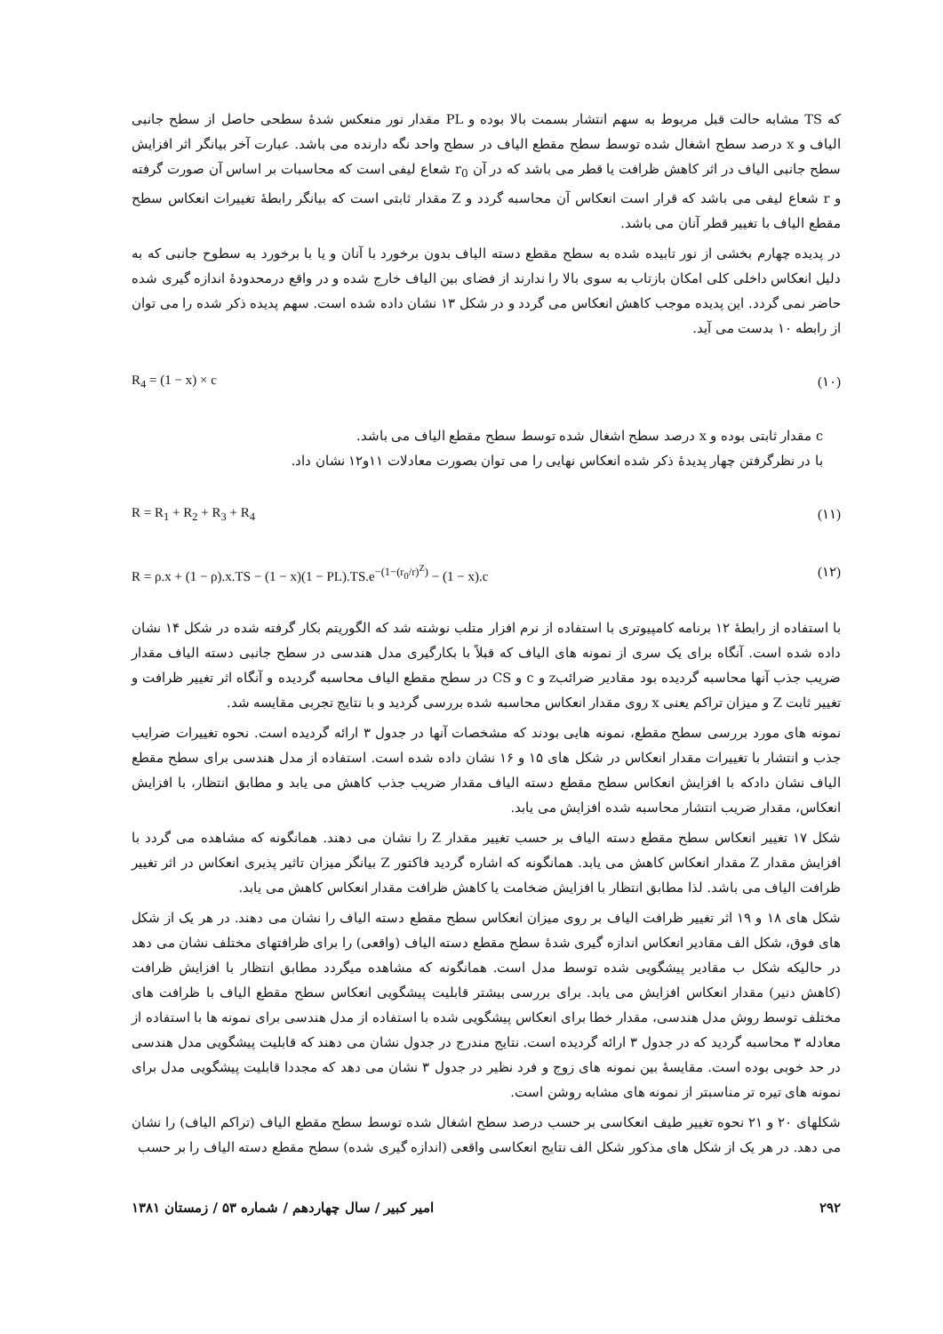که TS مشابه حالت قبل مربوط به سهم انتشار بسمت بالا بوده و PL مقدار نور منعکس شدهٔ سطحی حاصل از سطح جانبی الیاف و x درصد سطح اشغال شده توسط سطح مقطع الیاف در سطح واحد نگه دارنده می باشد. عبارت آخر بیانگر اثر افزایش سطح جانبی الیاف در اثر کاهش ظرافت یا قطر می باشد که در آن r<sub>0</sub> شعاع لیفی است که محاسبات بر اساس آن صورت گرفته و r شعاع لیفی می باشد که قرار است انعکاس آن محاسبه گردد و Z مقدار ثابتی است که بیانگر رابطهٔ تغییرات انعکاس سطح مقطع الیاف با تغییر قطر آنان می باشد.
در پدیده چهارم بخشی از نور تابیده شده به سطح مقطع دسته الیاف بدون برخورد با آنان و یا با برخورد به سطوح جانبی که به دلیل انعکاس داخلی کلی امکان بازتاب به سوی بالا را ندارند از فضای بین الیاف خارج شده و در واقع درمحدودهٔ اندازه گیری شده حاضر نمی گردد. این پدیده موجب کاهش انعکاس می گردد و در شکل ۱۳ نشان داده شده است. سهم پدیده ذکر شده را می توان از رابطه ۱۰ بدست می آید.
R<sub>4</sub> = (1 − x) × c (۱۰)
c مقدار ثابتی بوده و x درصد سطح اشغال شده توسط سطح مقطع الیاف می باشد.
با در نظرگرفتن چهار پدیدهٔ ذکر شده انعکاس نهایی را می توان بصورت معادلات ۱۱و۱۲ نشان داد.
R = R<sub>1</sub> + R<sub>2</sub> + R<sub>3</sub> + R<sub>4</sub> (۱۱)
R = ρ.x + (1 − ρ).x.TS − (1 − x)(1 − PL).TS.e<sup>−(1−(r<sub>0</sub>/r)<sup>Z</sup>)</sup> − (1 − x).c (۱۲)
با استفاده از رابطهٔ ۱۲ برنامه کامپیوتری با استفاده از نرم افزار متلب نوشته شد که الگوریتم بکار گرفته شده در شکل ۱۴ نشان داده شده است. آنگاه برای یک سری از نمونه های الیاف که قبلاً با بکارگیری مدل هندسی در سطح جانبی دسته الیاف مقدار ضریب جذب آنها محاسبه گردیده بود مقادیر ضرائبz و c و CS در سطح مقطع الیاف محاسبه گردیده و آنگاه اثر تغییر ظرافت و تغییر ثابت Z و میزان تراکم یعنی x روی مقدار انعکاس محاسبه شده بررسی گردید و با نتایج تجربی مقایسه شد.
نمونه های مورد بررسی سطح مقطع، نمونه هایی بودند که مشخصات آنها در جدول ۳ ارائه گردیده است. نحوه تغییرات ضرایب جذب و انتشار با تغییرات مقدار انعکاس در شکل های ۱۵ و ۱۶ نشان داده شده است. استفاده از مدل هندسی برای سطح مقطع الیاف نشان دادکه با افزایش انعکاس سطح مقطع دسته الیاف مقدار ضریب جذب کاهش می یابد و مطابق انتظار، با افزایش انعکاس، مقدار ضریب انتشار محاسبه شده افزایش می یابد.
شکل ۱۷ تغییر انعکاس سطح مقطع دسته الیاف بر حسب تغییر مقدار Z را نشان می دهند. همانگونه که مشاهده می گردد با افزایش مقدار Z مقدار انعکاس کاهش می یابد. همانگونه که اشاره گردید فاکتور Z بیانگر میزان تاثیر پذیری انعکاس در اثر تغییر ظرافت الیاف می باشد. لذا مطابق انتظار با افزایش ضخامت یا کاهش ظرافت مقدار انعکاس کاهش می یابد.
شکل های ۱۸ و ۱۹ اثر تغییر ظرافت الیاف بر روی میزان انعکاس سطح مقطع دسته الیاف را نشان می دهند. در هر یک از شکل های فوق، شکل الف مقادیر انعکاس اندازه گیری شدهٔ سطح مقطع دسته الیاف (واقعی) را برای ظرافتهای مختلف نشان می دهد در حالیکه شکل ب مقادیر پیشگویی شده توسط مدل است. همانگونه که مشاهده میگردد مطابق انتظار با افزایش ظرافت (کاهش دنیر) مقدار انعکاس افزایش می یابد. برای بررسی بیشتر قابلیت پیشگویی انعکاس سطح مقطع الیاف با ظرافت های مختلف توسط روش مدل هندسی، مقدار خطا برای انعکاس پیشگویی شده با استفاده از مدل هندسی برای نمونه ها با استفاده از معادله ۳ محاسبه گردید که در جدول ۳ ارائه گردیده است. نتایج مندرج در جدول نشان می دهند که قابلیت پیشگویی مدل هندسی در حد خوبی بوده است. مقایسهٔ بین نمونه های زوج و فرد نظیر در جدول ۳ نشان می دهد که مجددا قابلیت پیشگویی مدل برای نمونه های تیره تر مناسبتر از نمونه های مشابه روشن است.
شکلهای ۲۰ و ۲۱ نحوه تغییر طیف انعکاسی بر حسب درصد سطح اشغال شده توسط سطح مقطع الیاف (تراکم الیاف) را نشان می دهد. در هر یک از شکل های مذکور شکل الف نتایج انعکاسی واقعی (اندازه گیری شده) سطح مقطع دسته الیاف را بر حسب
۲۹۲ امیر کبیر / سال چهاردهم / شماره ۵۳ / زمستان ۱۳۸۱